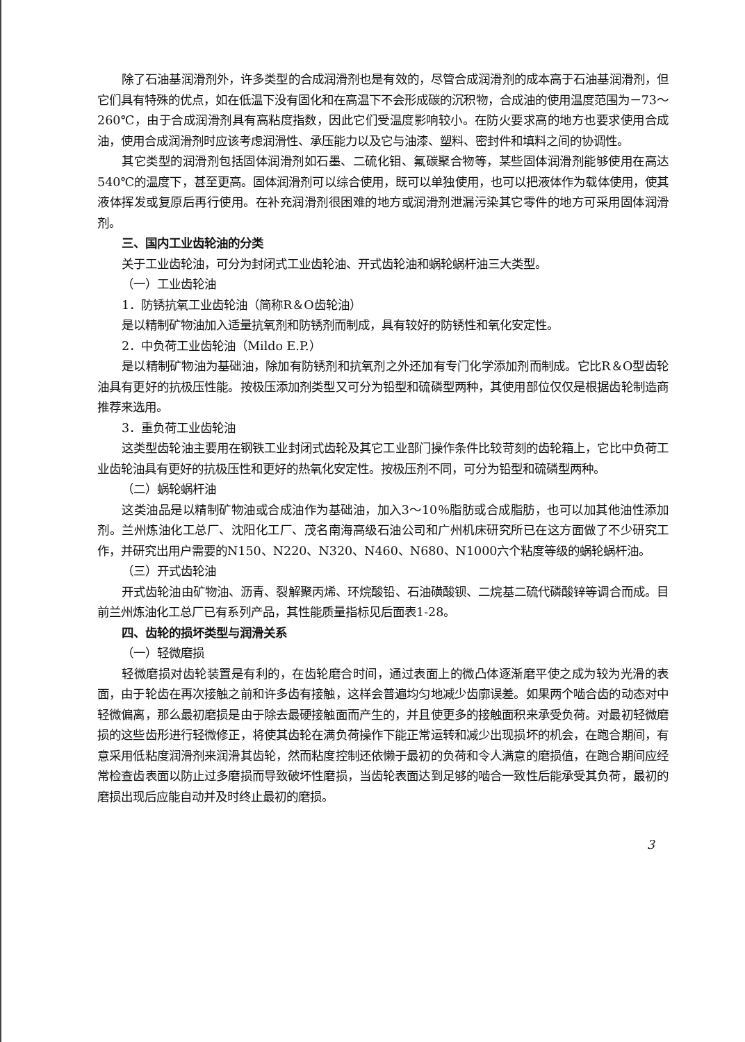除了石油基润滑剂外，许多类型的合成润滑剂也是有效的，尽管合成润滑剂的成本高于石油基润滑剂，但它们具有特殊的优点，如在低温下没有固化和在高温下不会形成碳的沉积物，合成油的使用温度范围为－73～260℃，由于合成润滑剂具有高粘度指数，因此它们受温度影响较小。在防火要求高的地方也要求使用合成油，使用合成润滑剂时应该考虑润滑性、承压能力以及它与油漆、塑料、密封件和填料之间的协调性。
其它类型的润滑剂包括固体润滑剂如石墨、二硫化钼、氟碳聚合物等，某些固体润滑剂能够使用在高达540℃的温度下，甚至更高。固体润滑剂可以综合使用，既可以单独使用，也可以把液体作为载体使用，使其液体挥发或复原后再行使用。在补充润滑剂很困难的地方或润滑剂泄漏污染其它零件的地方可采用固体润滑剂。
三、国内工业齿轮油的分类
关于工业齿轮油，可分为封闭式工业齿轮油、开式齿轮油和蜗轮蜗杆油三大类型。
（一）工业齿轮油
1．防锈抗氧工业齿轮油（简称R＆O齿轮油）
是以精制矿物油加入适量抗氧剂和防锈剂而制成，具有较好的防锈性和氧化安定性。
2．中负荷工业齿轮油（Mildo E.P.）
是以精制矿物油为基础油，除加有防锈剂和抗氧剂之外还加有专门化学添加剂而制成。它比R＆O型齿轮油具有更好的抗极压性能。按极压添加剂类型又可分为铅型和硫磷型两种，其使用部位仅仅是根据齿轮制造商推荐来选用。
3．重负荷工业齿轮油
这类型齿轮油主要用在钢铁工业封闭式齿轮及其它工业部门操作条件比较苛刻的齿轮箱上，它比中负荷工业齿轮油具有更好的抗极压性和更好的热氧化安定性。按极压剂不同，可分为铅型和硫磷型两种。
（二）蜗轮蜗杆油
这类油品是以精制矿物油或合成油作为基础油，加入3～10％脂肪或合成脂肪，也可以加其他油性添加剂。兰州炼油化工总厂、沈阳化工厂、茂名南海高级石油公司和广州机床研究所已在这方面做了不少研究工作，并研究出用户需要的N150、N220、N320、N460、N680、N1000六个粘度等级的蜗轮蜗杆油。
（三）开式齿轮油
开式齿轮油由矿物油、沥青、裂解聚丙烯、环烷酸铅、石油磺酸钡、二烷基二硫代磷酸锌等调合而成。目前兰州炼油化工总厂已有系列产品，其性能质量指标见后面表1-28。
四、齿轮的损坏类型与润滑关系
（一）轻微磨损
轻微磨损对齿轮装置是有利的，在齿轮磨合时间，通过表面上的微凸体逐渐磨平使之成为较为光滑的表面，由于轮齿在再次接触之前和许多齿有接触，这样会普遍均匀地减少齿廓误差。如果两个啮合齿的动态对中轻微偏离，那么最初磨损是由于除去最硬接触面而产生的，并且使更多的接触面积来承受负荷。对最初轻微磨损的这些齿形进行轻微修正，将使其齿轮在满负荷操作下能正常运转和减少出现损坏的机会，在跑合期间，有意采用低粘度润滑剂来润滑其齿轮，然而粘度控制还依懒于最初的负荷和令人满意的磨损值，在跑合期间应经常检查齿表面以防止过多磨损而导致破坏性磨损，当齿轮表面达到足够的啮合一致性后能承受其负荷，最初的磨损出现后应能自动并及时终止最初的磨损。
3